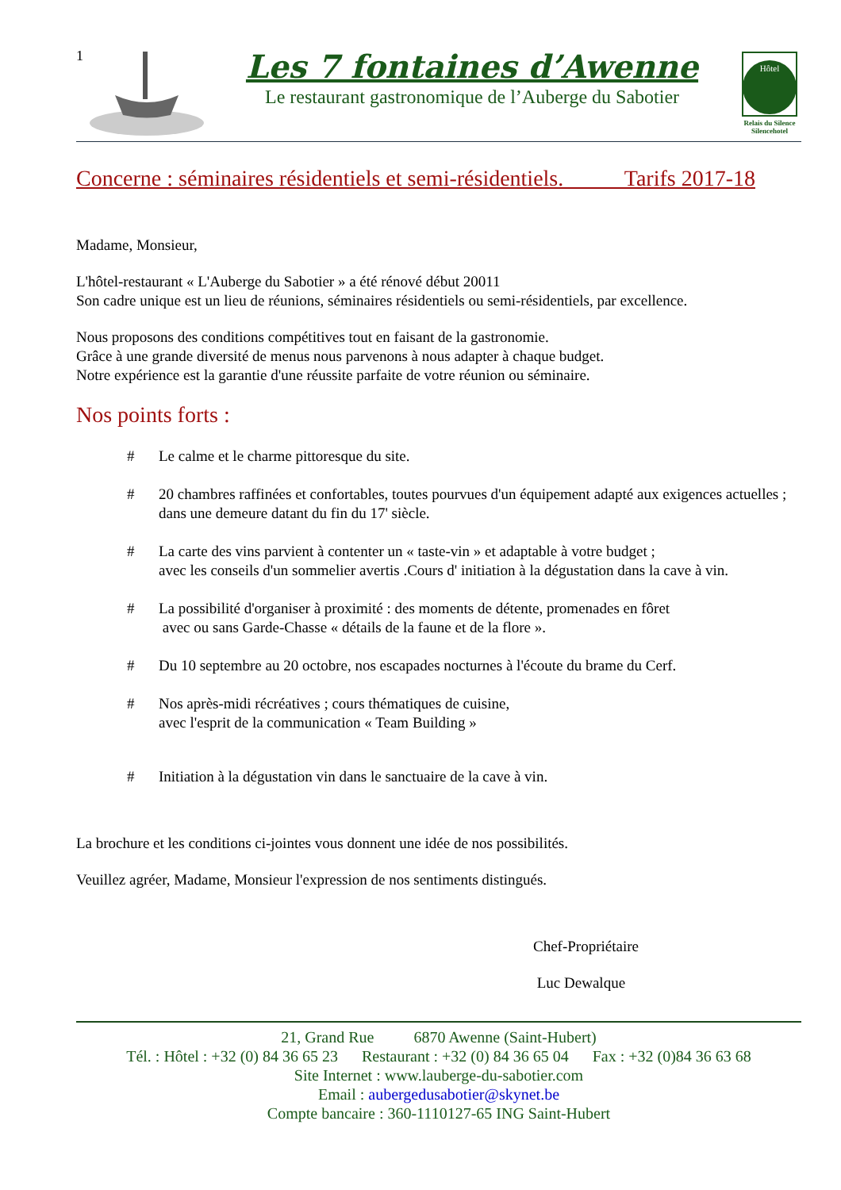1
Les 7 fontaines d’Awenne
Le restaurant gastronomique de l’Auberge du Sabotier
Hôtel
Relais du Silence
Silencehotel
Concerne : séminaires résidentiels et semi-résidentiels. Tarifs 2017-18
Madame, Monsieur,
L'hôtel-restaurant « L'Auberge du Sabotier » a été rénové début 20011
Son cadre unique est un lieu de réunions, séminaires résidentiels ou semi-résidentiels, par excellence.
Nous proposons des conditions compétitives tout en faisant de la gastronomie.
Grâce à une grande diversité de menus nous parvenons à nous adapter à chaque budget.
Notre expérience est la garantie d'une réussite parfaite de votre réunion ou séminaire.
Nos points forts :
# Le calme et le charme pittoresque du site.
# 20 chambres raffinées et confortables, toutes pourvues d'un équipement adapté aux exigences actuelles ; dans une demeure datant du fin du 17' siècle.
# La carte des vins parvient à contenter un « taste-vin » et adaptable à votre budget ;
avec les conseils d'un sommelier avertis .Cours d' initiation à la dégustation dans la cave à vin.
# La possibilité d'organiser à proximité : des moments de détente, promenades en fôret
avec ou sans Garde-Chasse « détails de la faune et de la flore ».
# Du 10 septembre au 20 octobre, nos escapades nocturnes à l'écoute du brame du Cerf.
# Nos après-midi récréatives ; cours thématiques de cuisine,
avec l'esprit de la communication « Team Building »
# Initiation à la dégustation vin dans le sanctuaire de la cave à vin.
La brochure et les conditions ci-jointes vous donnent une idée de nos possibilités.
Veuillez agréer, Madame, Monsieur l'expression de nos sentiments distingués.
Chef-Propriétaire
Luc Dewalque
21, Grand Rue 6870 Awenne (Saint-Hubert)
Tél. : Hôtel : +32 (0) 84 36 65 23 Restaurant : +32 (0) 84 36 65 04 Fax : +32 (0)84 36 63 68
Site Internet : www.lauberge-du-sabotier.com
Email : aubergedusabotier@skynet.be
Compte bancaire : 360-1110127-65 ING Saint-Hubert